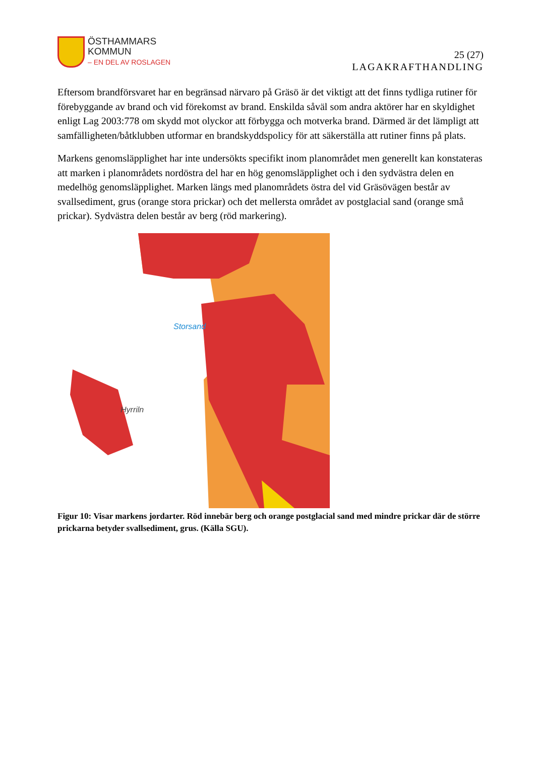ÖSTHAMMARS
KOMMUN
– EN DEL AV ROSLAGEN
25 (27)
LAGAKRAFTHANDLING
Eftersom brandförsvaret har en begränsad närvaro på Gräsö är det viktigt att det finns tydliga rutiner för förebyggande av brand och vid förekomst av brand. Enskilda såväl som andra aktörer har en skyldighet enligt Lag 2003:778 om skydd mot olyckor att förbygga och motverka brand. Därmed är det lämpligt att samfälligheten/båtklubben utformar en brandskyddspolicy för att säkerställa att rutiner finns på plats.
Markens genomsläpplighet har inte undersökts specifikt inom planområdet men generellt kan konstateras att marken i planområdets nordöstra del har en hög genomsläpplighet och i den sydvästra delen en medelhög genomsläpplighet. Marken längs med planområdets östra del vid Gräsövägen består av svallsediment, grus (orange stora prickar) och det mellersta området av postglacial sand (orange små prickar). Sydvästra delen består av berg (röd markering).
Storsand
Hyrriln
Figur 10: Visar markens jordarter. Röd innebär berg och orange postglacial sand med mindre prickar där de större prickarna betyder svallsediment, grus. (Källa SGU).